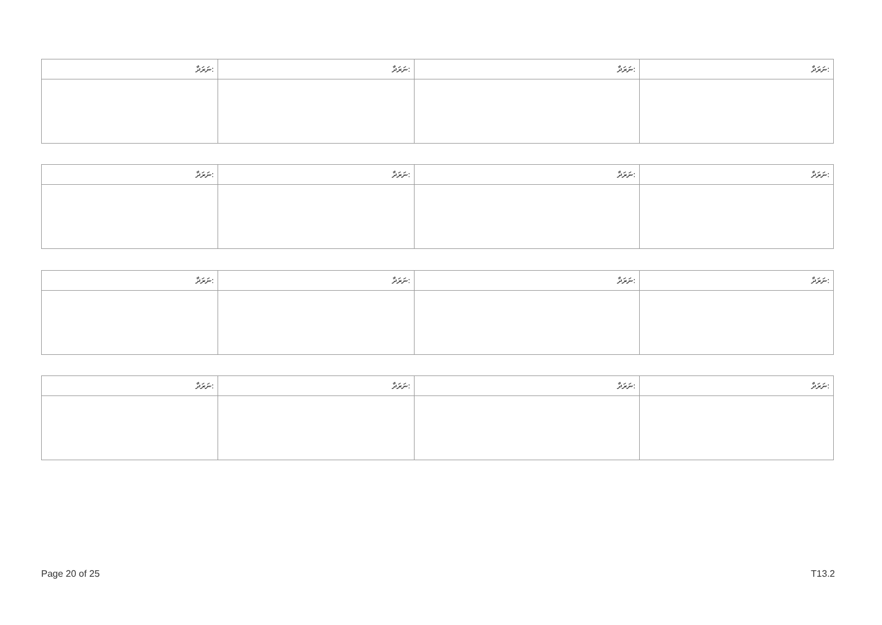| ނަރަދާ: | ނަރަދާ: | ނަރަދާ: | ނަރަދާ: |
| --- | --- | --- | --- |
| ނަރަދާ: | ނަރަދާ: | ނަރަދާ: | ނަރަދާ: |
| --- | --- | --- | --- |
| ނަރަދާ: | ނަރަދާ: | ނަރަދާ: | ނަރަދާ: |
| --- | --- | --- | --- |
| ނަރަދާ: | ނަރަދާ: | ނަރަދާ: | ނަރަދާ: |
| --- | --- | --- | --- |
Page 20 of 25 T13.2